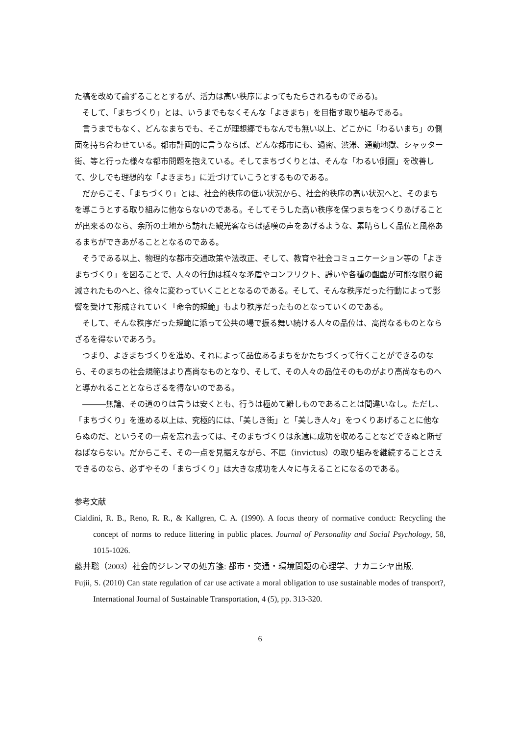た稿を改めて論ずることとするが、活力は高い秩序によってもたらされるものである)。
そして、「まちづくり」とは、いうまでもなくそんな「よきまち」を目指す取り組みである。
言うまでもなく、どんなまちでも、そこが理想郷でもなんでも無い以上、どこかに「わるいまち」の側面を持ち合わせている。都市計画的に言うならば、どんな都市にも、過密、渋滞、通勤地獄、シャッター街、等と行った様々な都市問題を抱えている。そしてまちづくりとは、そんな「わるい側面」を改善して、少しでも理想的な「よきまち」に近づけていこうとするものである。
だからこそ、「まちづくり」とは、社会的秩序の低い状況から、社会的秩序の高い状況へと、そのまちを導こうとする取り組みに他ならないのである。そしてそうした高い秩序を保つまちをつくりあげることが出来るのなら、余所の土地から訪れた観光客ならば感嘆の声をあげるような、素晴らしく品位と風格あるまちができあがることとなるのである。
そうである以上、物理的な都市交通政策や法改正、そして、教育や社会コミュニケーション等の「よきまちづくり」を図ることで、人々の行動は様々な矛盾やコンフリクト、諍いや各種の齟齬が可能な限り縮減されたものへと、徐々に変わっていくこととなるのである。そして、そんな秩序だった行動によって影響を受けて形成されていく「命令的規範」もより秩序だったものとなっていくのである。
そして、そんな秩序だった規範に添って公共の場で振る舞い続ける人々の品位は、高尚なるものとならざるを得ないであろう。
つまり、よきまちづくりを進め、それによって品位あるまちをかたちづくって行くことができるのなら、そのまちの社会規範はより高尚なものとなり、そして、その人々の品位そのものがより高尚なものへと導かれることとならざるを得ないのである。
―――無論、その道のりは言うは安くとも、行うは極めて難しものであることは間違いなし。ただし、「まちづくり」を進める以上は、究極的には、「美しき街」と「美しき人々」をつくりあげることに他ならぬのだ、というその一点を忘れ去っては、そのまちづくりは永遠に成功を収めることなどできぬと断ぜねばならない。だからこそ、その一点を見据えながら、不屈（invictus）の取り組みを継続することさえできるのなら、必ずやその「まちづくり」は大きな成功を人々に与えることになるのである。
参考文献
Cialdini, R. B., Reno, R. R., & Kallgren, C. A. (1990). A focus theory of normative conduct: Recycling the concept of norms to reduce littering in public places. Journal of Personality and Social Psychology, 58, 1015-1026.
藤井聡（2003）社会的ジレンマの処方箋: 都市・交通・環境問題の心理学、ナカニシヤ出版.
Fujii, S. (2010) Can state regulation of car use activate a moral obligation to use sustainable modes of transport?, International Journal of Sustainable Transportation, 4 (5), pp. 313-320.
6